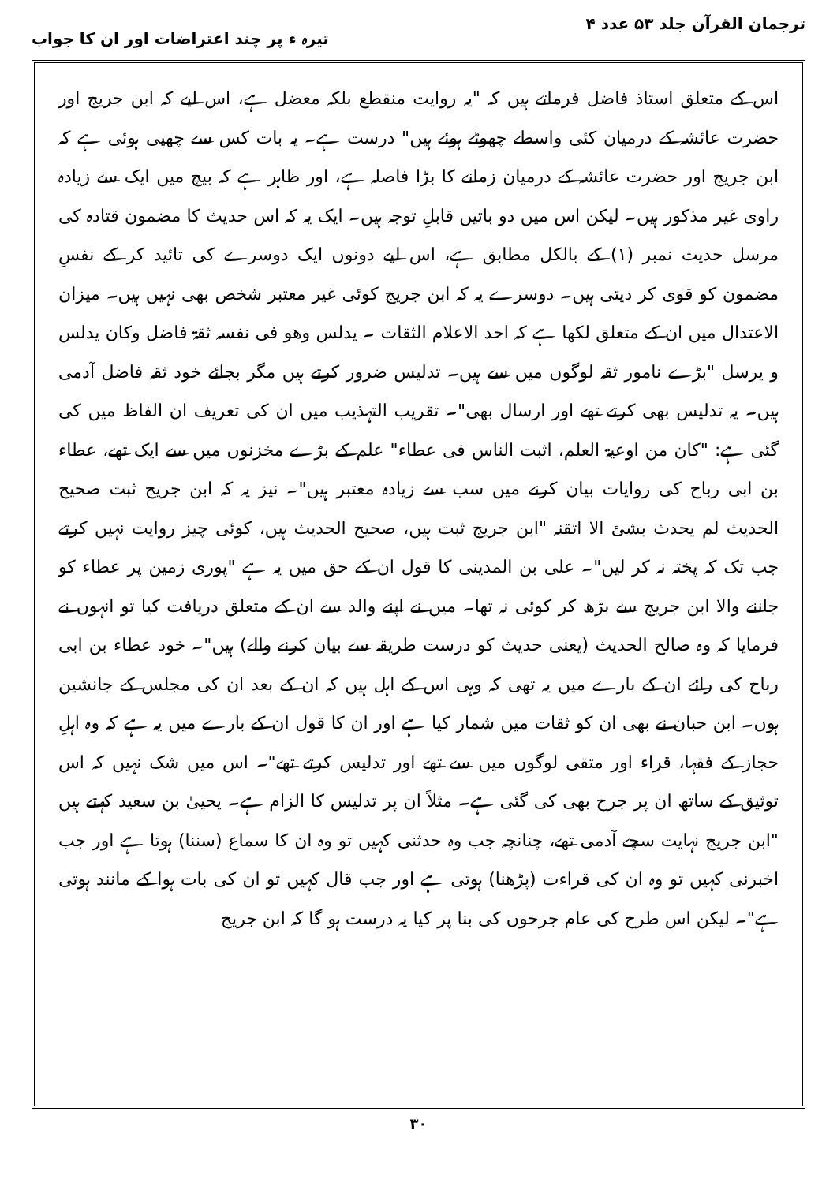ترجمان القرآن جلد ۵۳ عدد ۴ تیرہ ء پر چند اعتراضات اور ان کا جواب
اس کے متعلق استاذ فاضل فرماتے ہیں کہ "یہ روایت منقطع بلکہ معضل ہے، اس لیے کہ ابن جریج اور حضرت عائشہ کے درمیان کئی واسطے چھوٹے ہوئے ہیں" درست ہے۔ یہ بات کس سے چھپی ہوئی ہے کہ ابن جریج اور حضرت عائشہ کے درمیان زمانے کا بڑا فاصلہ ہے، اور ظاہر ہے کہ بیچ میں ایک سے زیادہ راوی غیر مذکور ہیں۔ لیکن اس میں دو باتیں قابلِ توجہ ہیں۔ ایک یہ کہ اس حدیث کا مضمون قتادہ کی مرسل حدیث نمبر (۱) کے بالکل مطابق ہے، اس لیے دونوں ایک دوسرے کی تائید کر کے نفسِ مضمون کو قوی کر دیتی ہیں۔ دوسرے یہ کہ ابن جریج کوئی غیر معتبر شخص بھی نہیں ہیں۔ میزان الاعتدال میں ان کے متعلق لکھا ہے کہ احد الاعلام الثقات ۔ یدلس وھو فی نفسہ ثقۃ فاضل وکان یدلس و یرسل "بڑے نامور ثقہ لوگوں میں سے ہیں۔ تدلیس ضرور کرتے ہیں مگر بجائے خود ثقہ فاضل آدمی ہیں۔ یہ تدلیس بھی کرتے تھے اور ارسال بھی"۔ تقریب التہذیب میں ان کی تعریف ان الفاظ میں کی گئی ہے: "کان من اوعیۃ العلم، اثبت الناس فی عطاء" علم کے بڑے مخزنوں میں سے ایک تھے، عطاء بن ابی رباح کی روایات بیان کرنے میں سب سے زیادہ معتبر ہیں"۔ نیز یہ کہ ابن جریج ثبت صحیح الحدیث لم یحدث بشئ الا اتقنہ "ابن جریج ثبت ہیں، صحیح الحدیث ہیں، کوئی چیز روایت نہیں کرتے جب تک کہ پختہ نہ کر لیں"۔ علی بن المدینی کا قول ان کے حق میں یہ ہے "پوری زمین پر عطاء کو جاننے والا ابن جریج سے بڑھ کر کوئی نہ تھا۔ میں نے اپنے والد سے ان کے متعلق دریافت کیا تو انہوں نے فرمایا کہ وہ صالح الحدیث (یعنی حدیث کو درست طریقہ سے بیان کرنے والے) ہیں"۔ خود عطاء بن ابی رباح کی رائے ان کے بارے میں یہ تھی کہ وہی اس کے اہل ہیں کہ ان کے بعد ان کی مجلس کے جانشین ہوں۔ ابن حبان نے بھی ان کو ثقات میں شمار کیا ہے اور ان کا قول ان کے بارے میں یہ ہے کہ وہ اہلِ حجاز کے فقہا، قراء اور متقی لوگوں میں سے تھے اور تدلیس کرتے تھے"۔ اس میں شک نہیں کہ اس توثیق کے ساتھ ان پر جرح بھی کی گئی ہے۔ مثلاً ان پر تدلیس کا الزام ہے۔ یحییٰ بن سعید کہتے ہیں "ابن جریج نہایت سچے آدمی تھے، چنانچہ جب وہ حدثنی کہیں تو وہ ان کا سماع (سننا) ہوتا ہے اور جب اخبرنی کہیں تو وہ ان کی قراءت (پڑھنا) ہوتی ہے اور جب قال کہیں تو ان کی بات ہوا کے مانند ہوتی ہے"۔ لیکن اس طرح کی عام جرحوں کی بنا پر کیا یہ درست ہو گا کہ ابن جریج
۳۰